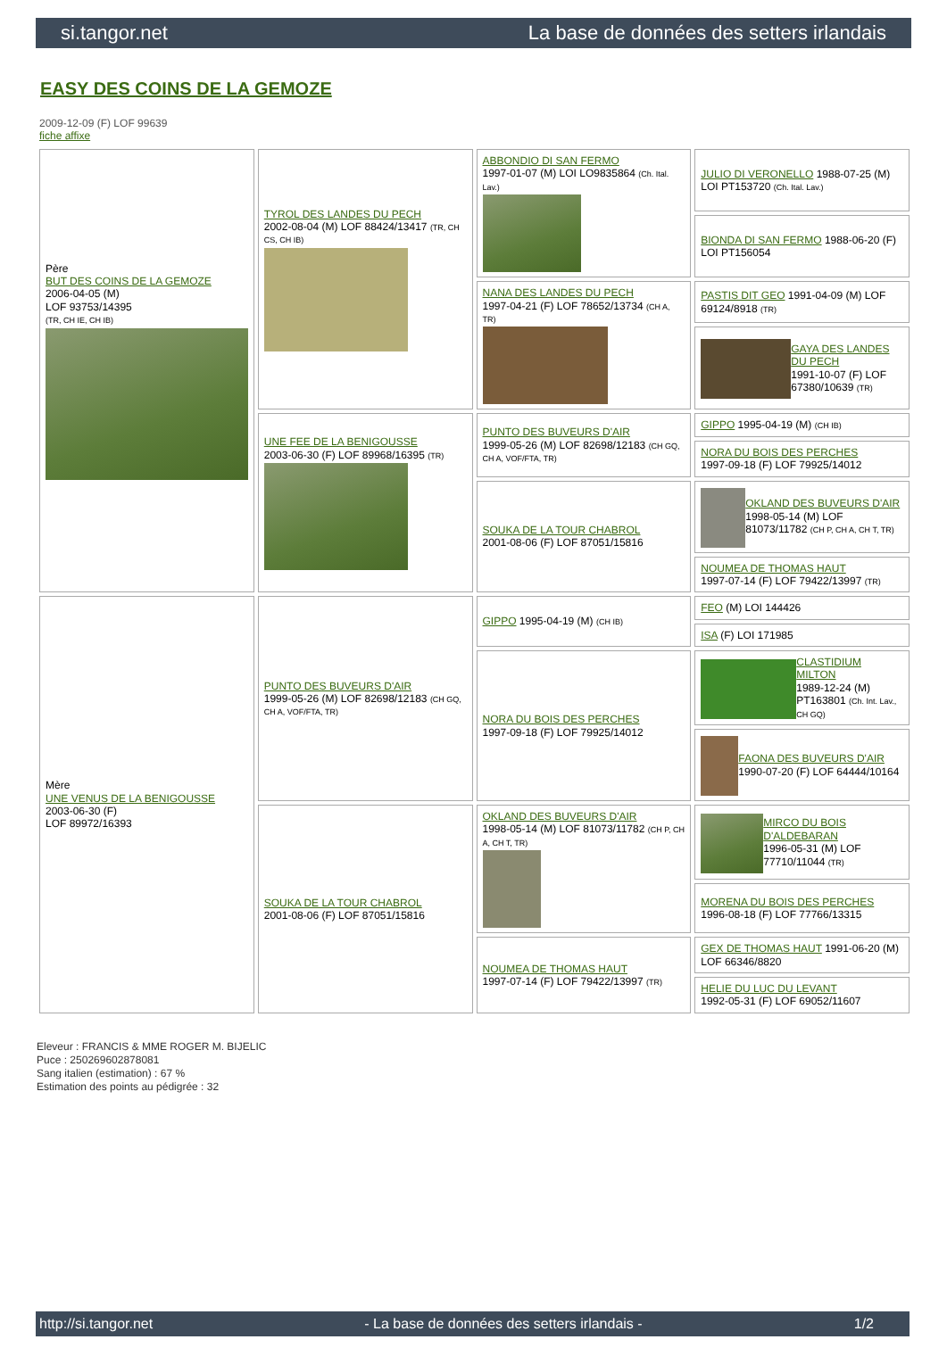si.tangor.net La base de données des setters irlandais
EASY DES COINS DE LA GEMOZE
2009-12-09 (F) LOF 99639
fiche affixe
| Père BUT DES COINS DE LA GEMOZE 2006-04-05 (M) LOF 93753/14395 (TR, CH IE, CH IB) | TYROL DES LANDES DU PECH 2002-08-04 (M) LOF 88424/13417 (TR, CH CS, CH IB) | ABBONDIO DI SAN FERMO 1997-01-07 (M) LOI LO9835864 (Ch. Ital. Lav.) | JULIO DI VERONELLO 1988-07-25 (M) LOI PT153720 (Ch. Ital. Lav.) |
| | | | BIONDA DI SAN FERMO 1988-06-20 (F) LOI PT156054 |
| | | NANA DES LANDES DU PECH 1997-04-21 (F) LOF 78652/13734 (CH A, TR) | PASTIS DIT GEO 1991-04-09 (M) LOF 69124/8918 (TR) |
| | | | GAYA DES LANDES DU PECH 1991-10-07 (F) LOF 67380/10639 (TR) |
| | UNE FEE DE LA BENIGOUSSE 2003-06-30 (F) LOF 89968/16395 (TR) | PUNTO DES BUVEURS D'AIR 1999-05-26 (M) LOF 82698/12183 (CH GQ, CH A, VOF/FTA, TR) | GIPPO 1995-04-19 (M) (CH IB) |
| | | | NORA DU BOIS DES PERCHES 1997-09-18 (F) LOF 79925/14012 |
| | | SOUKA DE LA TOUR CHABROL 2001-08-06 (F) LOF 87051/15816 | OKLAND DES BUVEURS D'AIR 1998-05-14 (M) LOF 81073/11782 (CH P, CH A, CH T, TR) |
| | | | NOUMEA DE THOMAS HAUT 1997-07-14 (F) LOF 79422/13997 (TR) |
| Mère UNE VENUS DE LA BENIGOUSSE 2003-06-30 (F) LOF 89972/16393 | PUNTO DES BUVEURS D'AIR 1999-05-26 (M) LOF 82698/12183 (CH GQ, CH A, VOF/FTA, TR) | GIPPO 1995-04-19 (M) (CH IB) | FEO (M) LOI 144426 |
| | | | ISA (F) LOI 171985 |
| | | NORA DU BOIS DES PERCHES 1997-09-18 (F) LOF 79925/14012 | CLASTIDIUM MILTON 1989-12-24 (M) PT163801 (Ch. Int. Lav., CH GQ) |
| | | | FAONA DES BUVEURS D'AIR 1990-07-20 (F) LOF 64444/10164 |
| | SOUKA DE LA TOUR CHABROL 2001-08-06 (F) LOF 87051/15816 | OKLAND DES BUVEURS D'AIR 1998-05-14 (M) LOF 81073/11782 (CH P, CH A, CH T, TR) | MIRCO DU BOIS D'ALDEBARAN 1996-05-31 (M) LOF 77710/11044 (TR) |
| | | | MORENA DU BOIS DES PERCHES 1996-08-18 (F) LOF 77766/13315 |
| | | NOUMEA DE THOMAS HAUT 1997-07-14 (F) LOF 79422/13997 (TR) | GEX DE THOMAS HAUT 1991-06-20 (M) LOF 66346/8820 |
| | | | HELIE DU LUC DU LEVANT 1992-05-31 (F) LOF 69052/11607 |
Eleveur : FRANCIS & MME ROGER M. BIJELIC
Puce : 250269602878081
Sang italien (estimation) : 67 %
Estimation des points au pédigrée : 32
http://si.tangor.net - La base de données des setters irlandais - 1/2